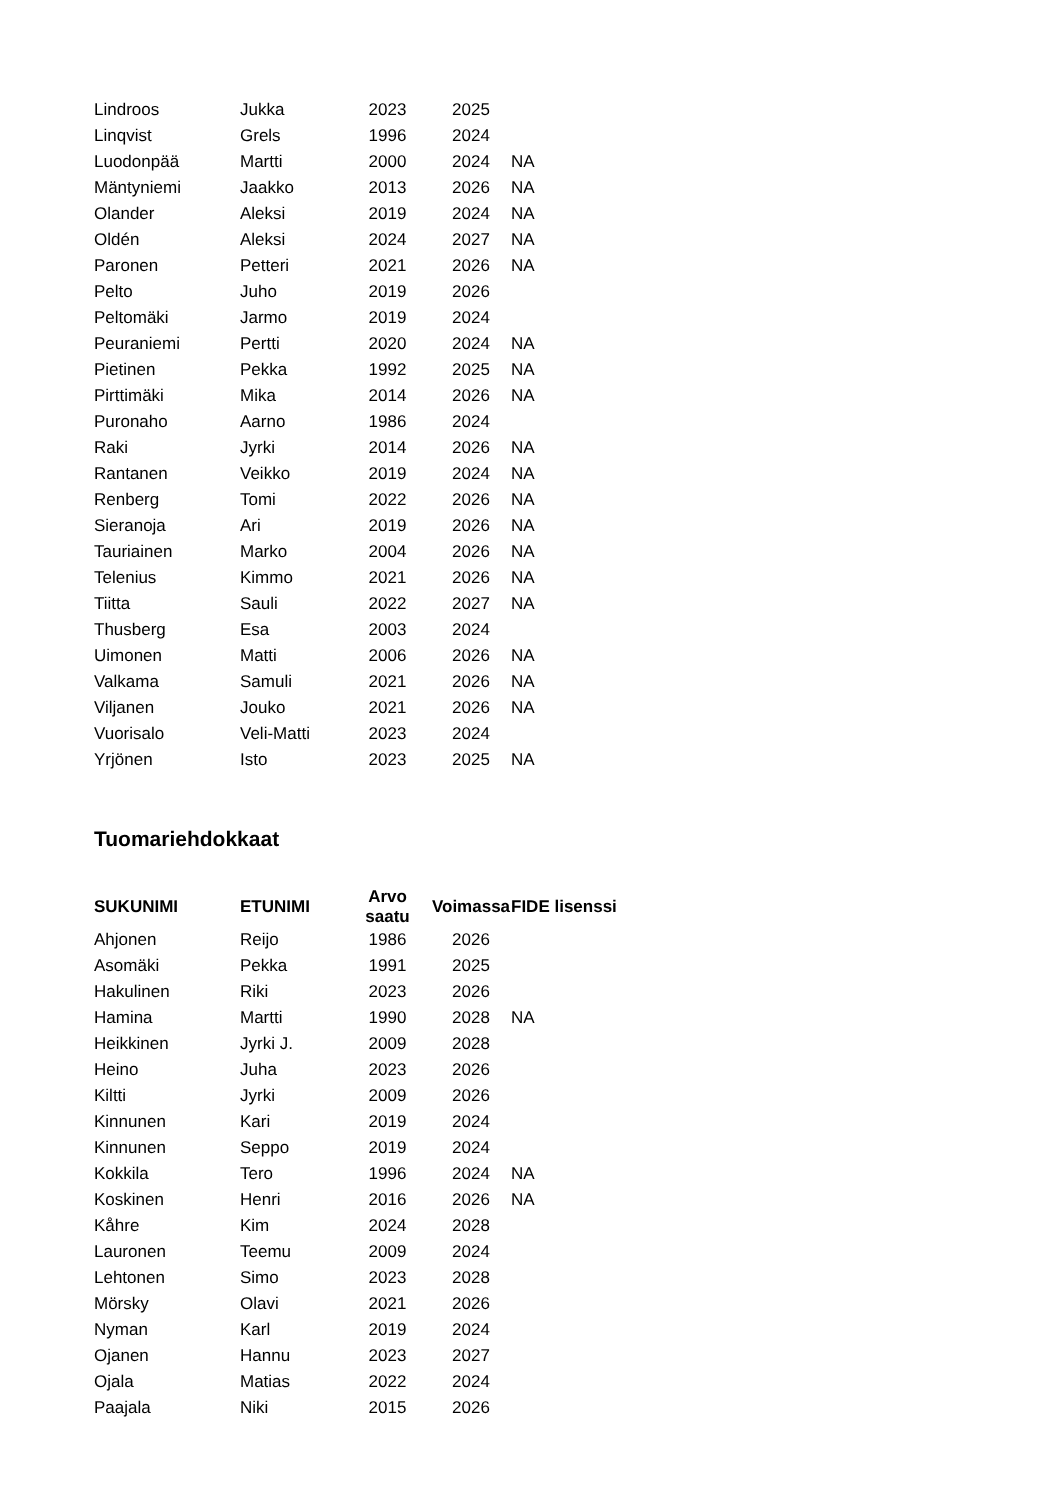| Lindroos | Jukka | 2023 | 2025 | |
| Linqvist | Grels | 1996 | 2024 | |
| Luodonpää | Martti | 2000 | 2024 | NA |
| Mäntyniemi | Jaakko | 2013 | 2026 | NA |
| Olander | Aleksi | 2019 | 2024 | NA |
| Oldén | Aleksi | 2024 | 2027 | NA |
| Paronen | Petteri | 2021 | 2026 | NA |
| Pelto | Juho | 2019 | 2026 | |
| Peltomäki | Jarmo | 2019 | 2024 | |
| Peuraniemi | Pertti | 2020 | 2024 | NA |
| Pietinen | Pekka | 1992 | 2025 | NA |
| Pirttimäki | Mika | 2014 | 2026 | NA |
| Puronaho | Aarno | 1986 | 2024 | |
| Raki | Jyrki | 2014 | 2026 | NA |
| Rantanen | Veikko | 2019 | 2024 | NA |
| Renberg | Tomi | 2022 | 2026 | NA |
| Sieranoja | Ari | 2019 | 2026 | NA |
| Tauriainen | Marko | 2004 | 2026 | NA |
| Telenius | Kimmo | 2021 | 2026 | NA |
| Tiitta | Sauli | 2022 | 2027 | NA |
| Thusberg | Esa | 2003 | 2024 | |
| Uimonen | Matti | 2006 | 2026 | NA |
| Valkama | Samuli | 2021 | 2026 | NA |
| Viljanen | Jouko | 2021 | 2026 | NA |
| Vuorisalo | Veli-Matti | 2023 | 2024 | |
| Yrjönen | Isto | 2023 | 2025 | NA |
Tuomariehdokkaat
| SUKUNIMI | ETUNIMI | Arvo saatu | Voimassa | FIDE lisenssi |
| --- | --- | --- | --- | --- |
| Ahjonen | Reijo | 1986 | 2026 | |
| Asomäki | Pekka | 1991 | 2025 | |
| Hakulinen | Riki | 2023 | 2026 | |
| Hamina | Martti | 1990 | 2028 | NA |
| Heikkinen | Jyrki J. | 2009 | 2028 | |
| Heino | Juha | 2023 | 2026 | |
| Kiltti | Jyrki | 2009 | 2026 | |
| Kinnunen | Kari | 2019 | 2024 | |
| Kinnunen | Seppo | 2019 | 2024 | |
| Kokkila | Tero | 1996 | 2024 | NA |
| Koskinen | Henri | 2016 | 2026 | NA |
| Kåhre | Kim | 2024 | 2028 | |
| Lauronen | Teemu | 2009 | 2024 | |
| Lehtonen | Simo | 2023 | 2028 | |
| Mörsky | Olavi | 2021 | 2026 | |
| Nyman | Karl | 2019 | 2024 | |
| Ojanen | Hannu | 2023 | 2027 | |
| Ojala | Matias | 2022 | 2024 | |
| Paajala | Niki | 2015 | 2026 | |